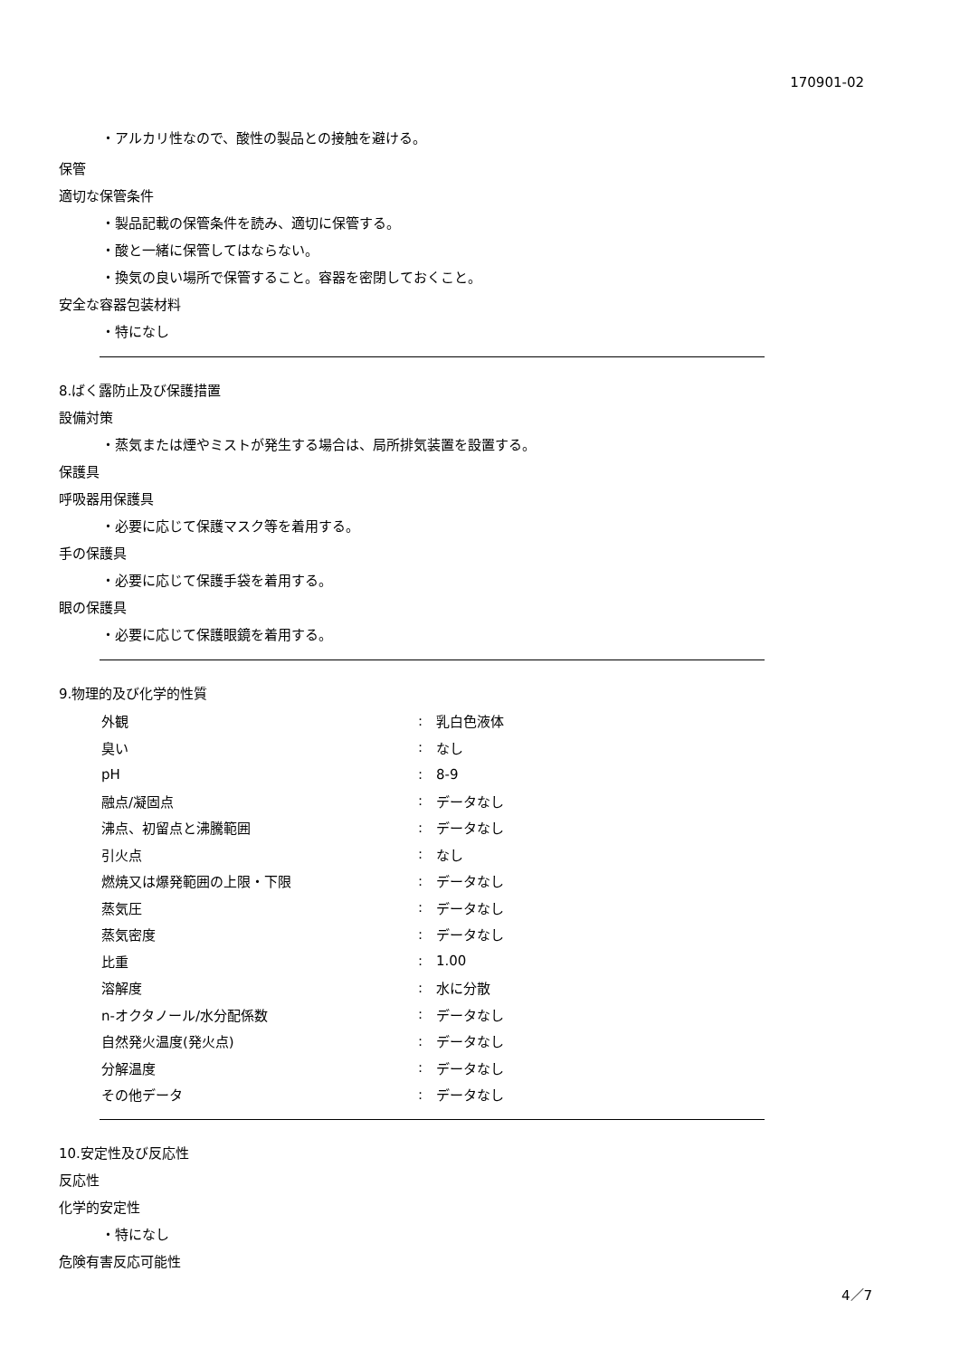170901-02
・アルカリ性なので、酸性の製品との接触を避ける。
保管
適切な保管条件
・製品記載の保管条件を読み、適切に保管する。
・酸と一緒に保管してはならない。
・換気の良い場所で保管すること。容器を密閉しておくこと。
安全な容器包装材料
・特になし
8.ばく露防止及び保護措置
設備対策
・蒸気または煙やミストが発生する場合は、局所排気装置を設置する。
保護具
呼吸器用保護具
・必要に応じて保護マスク等を着用する。
手の保護具
・必要に応じて保護手袋を着用する。
眼の保護具
・必要に応じて保護眼鏡を着用する。
9.物理的及び化学的性質
| 外観 | : | 乳白色液体 |
| 臭い | : | なし |
| pH | : | 8-9 |
| 融点/凝固点 | : | データなし |
| 沸点、初留点と沸騰範囲 | : | データなし |
| 引火点 | : | なし |
| 燃焼又は爆発範囲の上限・下限 | : | データなし |
| 蒸気圧 | : | データなし |
| 蒸気密度 | : | データなし |
| 比重 | : | 1.00 |
| 溶解度 | : | 水に分散 |
| n-オクタノール/水分配係数 | : | データなし |
| 自然発火温度(発火点) | : | データなし |
| 分解温度 | : | データなし |
| その他データ | : | データなし |
10.安定性及び反応性
反応性
化学的安定性
・特になし
危険有害反応可能性
4／7